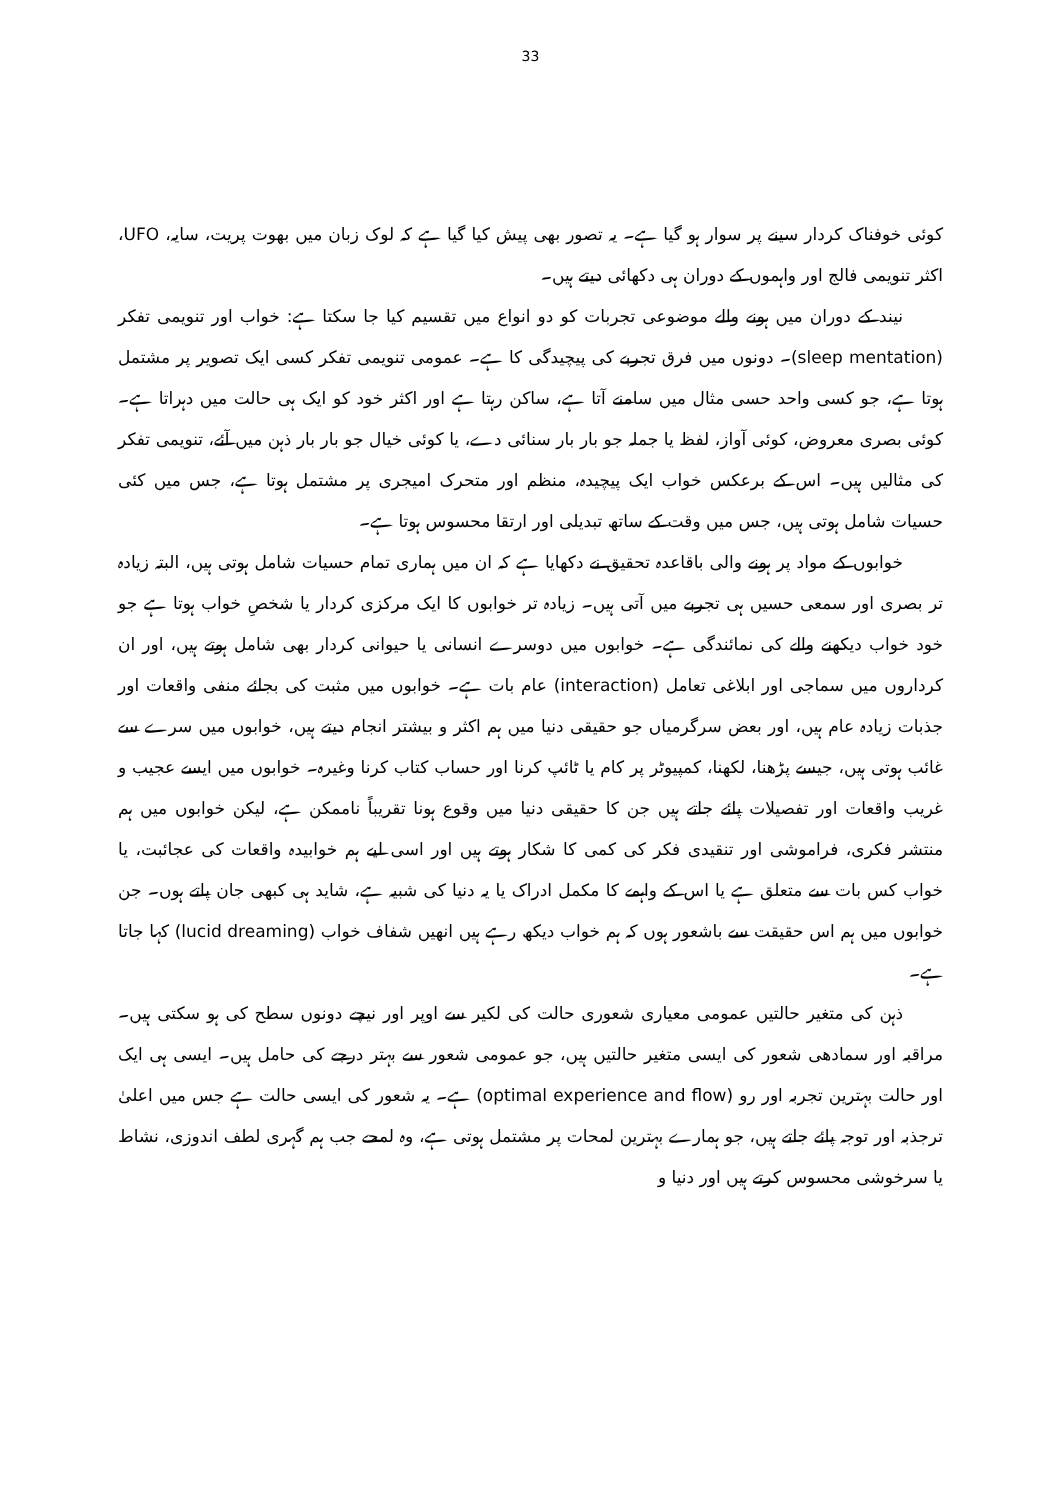33
کوئی خوفناک کردار سینے پر سوار ہو گیا ہے۔ یہ تصور بھی پیش کیا گیا ہے کہ لوک زبان میں بھوت پریت، سایہ، UFO، اکثر تنویمی فالج اور واہموں کے دوران ہی دکھائی دیتے ہیں۔
نیند کے دوران میں ہونے والے موضوعی تجربات کو دو انواع میں تقسیم کیا جا سکتا ہے: خواب اور تنویمی تفکر (sleep mentation)۔ دونوں میں فرق تجربے کی پیچیدگی کا ہے۔ عمومی تنویمی تفکر کسی ایک تصویر پر مشتمل ہوتا ہے، جو کسی واحد حسی مثال میں سامنے آتا ہے، ساکن رہتا ہے اور اکثر خود کو ایک ہی حالت میں دہراتا ہے۔ کوئی بصری معروض، کوئی آواز، لفظ یا جملہ جو بار بار سنائی دے، یا کوئی خیال جو بار بار ذہن میں آئے، تنویمی تفکر کی مثالیں ہیں۔ اس کے برعکس خواب ایک پیچیدہ، منظم اور متحرک امیجری پر مشتمل ہوتا ہے، جس میں کئی حسیات شامل ہوتی ہیں، جس میں وقت کے ساتھ تبدیلی اور ارتقا محسوس ہوتا ہے۔
خوابوں کے مواد پر ہونے والی باقاعدہ تحقیق نے دکھایا ہے کہ ان میں ہماری تمام حسیات شامل ہوتی ہیں، البتہ زیادہ تر بصری اور سمعی حسیں ہی تجربے میں آتی ہیں۔ زیادہ تر خوابوں کا ایک مرکزی کردار یا شخصِ خواب ہوتا ہے جو خود خواب دیکھنے والے کی نمائندگی ہے۔ خوابوں میں دوسرے انسانی یا حیوانی کردار بھی شامل ہوتے ہیں، اور ان کرداروں میں سماجی اور ابلاغی تعامل (interaction) عام بات ہے۔ خوابوں میں مثبت کی بجائے منفی واقعات اور جذبات زیادہ عام ہیں، اور بعض سرگرمیاں جو حقیقی دنیا میں ہم اکثر و بیشتر انجام دیتے ہیں، خوابوں میں سرے سے غائب ہوتی ہیں، جیسے پڑھنا، لکھنا، کمپیوٹر پر کام یا ٹائپ کرنا اور حساب کتاب کرنا وغیرہ۔ خوابوں میں ایسے عجیب و غریب واقعات اور تفصیلات پائے جاتے ہیں جن کا حقیقی دنیا میں وقوع ہونا تقریباً ناممکن ہے، لیکن خوابوں میں ہم منتشر فکری، فراموشی اور تنقیدی فکر کی کمی کا شکار ہوتے ہیں اور اسی لیے ہم خوابیدہ واقعات کی عجائبت، یا خواب کس بات سے متعلق ہے یا اس کے واہمے کا مکمل ادراک یا یہ دنیا کی شبیہ ہے، شاید ہی کبھی جان پاتے ہوں۔ جن خوابوں میں ہم اس حقیقت سے باشعور ہوں کہ ہم خواب دیکھ رہے ہیں انھیں شفاف خواب (lucid dreaming) کہا جاتا ہے۔
ذہن کی متغیر حالتیں عمومی معیاری شعوری حالت کی لکیر سے اوپر اور نیچے دونوں سطح کی ہو سکتی ہیں۔ مراقبہ اور سمادھی شعور کی ایسی متغیر حالتیں ہیں، جو عمومی شعور سے بہتر درجے کی حامل ہیں۔ ایسی ہی ایک اور حالت بہترین تجربہ اور رو (optimal experience and flow) ہے۔ یہ شعور کی ایسی حالت ہے جس میں اعلیٰ ترجذبہ اور توجہ پائے جاتے ہیں، جو ہمارے بہترین لمحات پر مشتمل ہوتی ہے، وہ لمحے جب ہم گہری لطف اندوزی، نشاط یا سرخوشی محسوس کرتے ہیں اور دنیا و